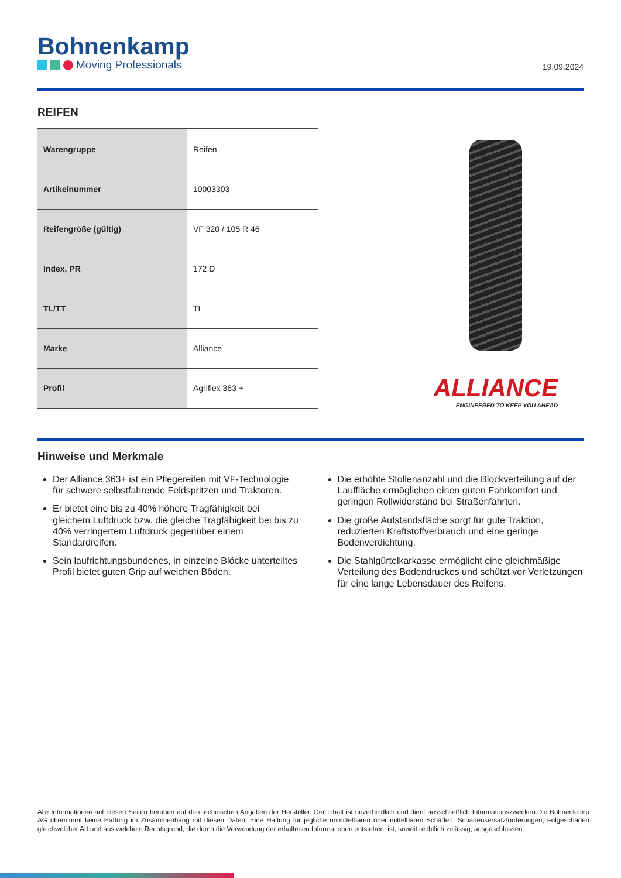Bohnenkamp
Moving Professionals
19.09.2024
REIFEN
| Warengruppe | Reifen |
| Artikelnummer | 10003303 |
| Reifengröße (gültig) | VF 320 / 105 R 46 |
| Index, PR | 172 D |
| TL/TT | TL |
| Marke | Alliance |
| Profil | Agriflex 363 + |
ALLIANCE
ENGINEERED TO KEEP YOU AHEAD
Hinweise und Merkmale
Der Alliance 363+ ist ein Pflegereifen mit VF-Technologie für schwere selbstfahrende Feldspritzen und Traktoren.
Er bietet eine bis zu 40% höhere Tragfähigkeit bei gleichem Luftdruck bzw. die gleiche Tragfähigkeit bei bis zu 40% verringertem Luftdruck gegenüber einem Standardreifen.
Sein laufrichtungsbundenes, in einzelne Blöcke unterteiltes Profil bietet guten Grip auf weichen Böden.
Die erhöhte Stollenanzahl und die Blockverteilung auf der Lauffläche ermöglichen einen guten Fahrkomfort und geringen Rollwiderstand bei Straßenfahrten.
Die große Aufstandsfläche sorgt für gute Traktion, reduzierten Kraftstoffverbrauch und eine geringe Bodenverdichtung.
Die Stahlgürtelkarkasse ermöglicht eine gleichmäßige Verteilung des Bodendruckes und schützt vor Verletzungen für eine lange Lebensdauer des Reifens.
Alle Informationen auf diesen Seiten beruhen auf den technischen Angaben der Hersteller. Der Inhalt ist unverbindlich und dient ausschließlich Informationszwecken.Die Bohnenkamp AG übernimmt keine Haftung im Zusammenhang mit diesen Daten. Eine Haftung für jegliche unmittelbaren oder mittelbaren Schäden, Schadensersatzforderungen, Folgeschäden gleichwelcher Art und aus welchem Rechtsgrund, die durch die Verwendung der erhaltenen Informationen entstehen, ist, soweit rechtlich zulässig, ausgeschlossen.